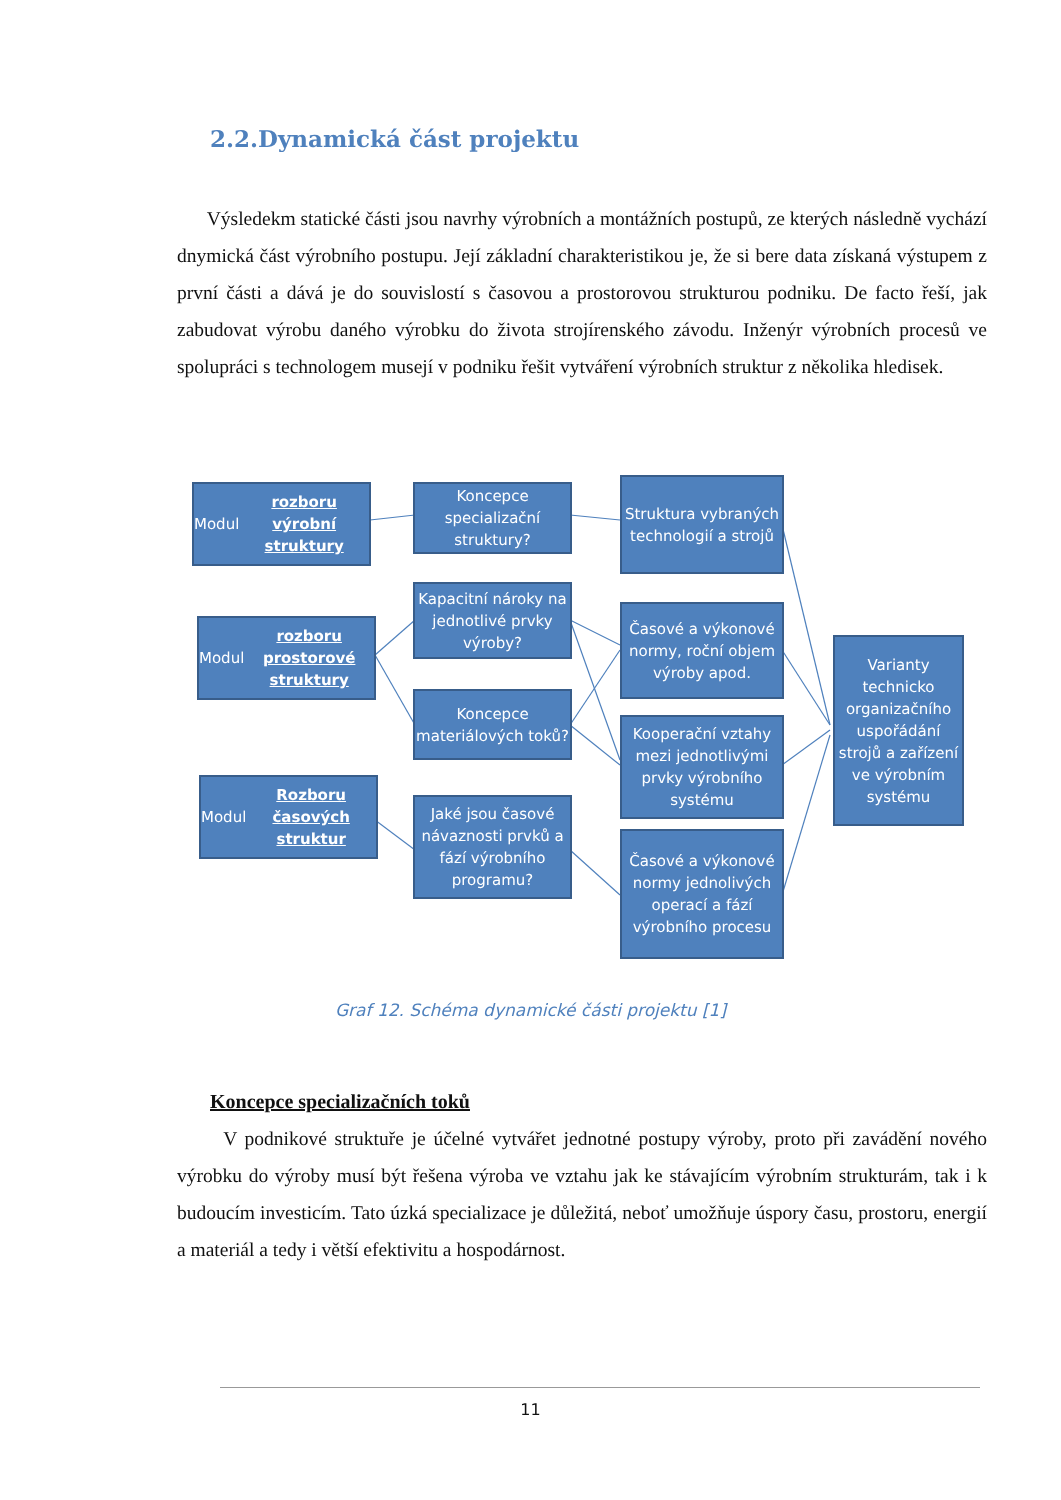2.2.Dynamická část projektu
Výsledekm statické části jsou navrhy výrobních a montážních postupů, ze kterých následně vychází dnymická část výrobního postupu. Její základní charakteristikou je, že si bere data získaná výstupem z první části a dává je do souvislostí s časovou a prostorovou strukturou podniku. De facto řeší, jak zabudovat výrobu daného výrobku do života strojírenského závodu. Inženýr výrobních procesů ve spolupráci s technologem musejí v podniku řešit vytváření výrobních struktur z několika hledisek.
Modul
rozboru výrobní struktury
Koncepce specializační struktury?
Struktura vybraných technologií a strojů
Modul
rozboru prostorové struktury
Kapacitní nároky na jednotlivé prvky výroby?
Koncepce materiálových toků?
Časové a výkonové normy, roční objem výroby apod.
Kooperační vztahy mezi jednotlivými prvky výrobního systému
Varianty technicko organizačního uspořádání strojů a zařízení ve výrobním systému
Modul
Rozboru časových struktur
Jaké jsou časové návaznosti prvků a fází výrobního programu?
Časové a výkonové normy jednolivých operací a fází výrobního procesu
Graf 12. Schéma dynamické části projektu [1]
Koncepce specializačních toků
V podnikové struktuře je účelné vytvářet jednotné postupy výroby, proto při zavádění nového výrobku do výroby musí být řešena výroba ve vztahu jak ke stávajícím výrobním strukturám, tak i k budoucím investicím. Tato úzká specializace je důležitá, neboť umožňuje úspory času, prostoru, energií a materiál a tedy i větší efektivitu a hospodárnost.
11